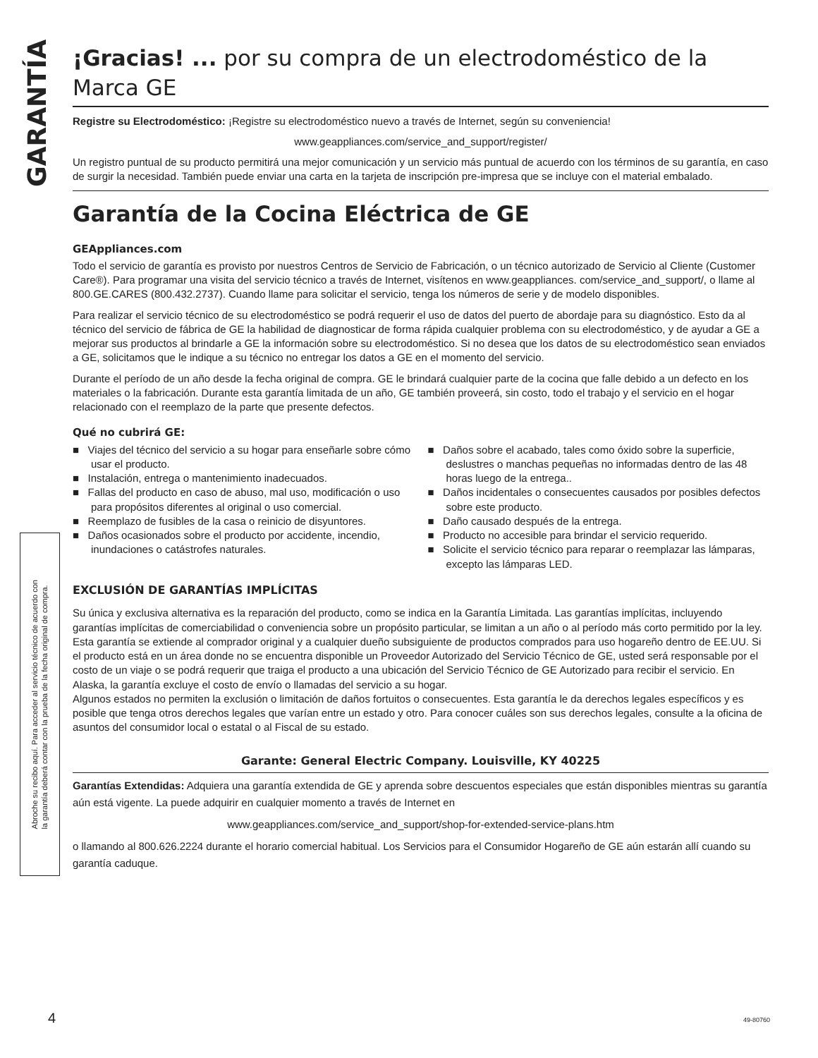GARANTÍA
Abroche su recibo aquí. Para acceder al servicio técnico de acuerdo con
la garantía deberá contar con la prueba de la fecha original de compra.
¡Gracias! ... por su compra de un electrodoméstico de la Marca GE
Registre su Electrodoméstico: ¡Registre su electrodoméstico nuevo a través de Internet, según su conveniencia!
www.geappliances.com/service_and_support/register/
Un registro puntual de su producto permitirá una mejor comunicación y un servicio más puntual de acuerdo con los términos de su garantía, en caso de surgir la necesidad. También puede enviar una carta en la tarjeta de inscripción pre-impresa que se incluye con el material embalado.
Garantía de la Cocina Eléctrica de GE
GEAppliances.com
Todo el servicio de garantía es provisto por nuestros Centros de Servicio de Fabricación, o un técnico autorizado de Servicio al Cliente (Customer Care®). Para programar una visita del servicio técnico a través de Internet, visítenos en www.geappliances. com/service_and_support/, o llame al 800.GE.CARES (800.432.2737). Cuando llame para solicitar el servicio, tenga los números de serie y de modelo disponibles.
Para realizar el servicio técnico de su electrodoméstico se podrá requerir el uso de datos del puerto de abordaje para su diagnóstico. Esto da al técnico del servicio de fábrica de GE la habilidad de diagnosticar de forma rápida cualquier problema con su electrodoméstico, y de ayudar a GE a mejorar sus productos al brindarle a GE la información sobre su electrodoméstico. Si no desea que los datos de su electrodoméstico sean enviados a GE, solicitamos que le indique a su técnico no entregar los datos a GE en el momento del servicio.
Durante el período de un año desde la fecha original de compra. GE le brindará cualquier parte de la cocina que falle debido a un defecto en los materiales o la fabricación. Durante esta garantía limitada de un año, GE también proveerá, sin costo, todo el trabajo y el servicio en el hogar relacionado con el reemplazo de la parte que presente defectos.
Qué no cubrirá GE:
■ Viajes del técnico del servicio a su hogar para enseñarle sobre cómo usar el producto.
■ Instalación, entrega o mantenimiento inadecuados.
■ Fallas del producto en caso de abuso, mal uso, modificación o uso para propósitos diferentes al original o uso comercial.
■ Reemplazo de fusibles de la casa o reinicio de disyuntores.
■ Daños ocasionados sobre el producto por accidente, incendio, inundaciones o catástrofes naturales.
■ Daños sobre el acabado, tales como óxido sobre la superficie, deslustres o manchas pequeñas no informadas dentro de las 48 horas luego de la entrega..
■ Daños incidentales o consecuentes causados por posibles defectos sobre este producto.
■ Daño causado después de la entrega.
■ Producto no accesible para brindar el servicio requerido.
■ Solicite el servicio técnico para reparar o reemplazar las lámparas, excepto las lámparas LED.
EXCLUSIÓN DE GARANTÍAS IMPLÍCITAS
Su única y exclusiva alternativa es la reparación del producto, como se indica en la Garantía Limitada. Las garantías implícitas, incluyendo garantías implícitas de comerciabilidad o conveniencia sobre un propósito particular, se limitan a un año o al período más corto permitido por la ley.
Esta garantía se extiende al comprador original y a cualquier dueño subsiguiente de productos comprados para uso hogareño dentro de EE.UU. Si el producto está en un área donde no se encuentra disponible un Proveedor Autorizado del Servicio Técnico de GE, usted será responsable por el costo de un viaje o se podrá requerir que traiga el producto a una ubicación del Servicio Técnico de GE Autorizado para recibir el servicio. En Alaska, la garantía excluye el costo de envío o llamadas del servicio a su hogar.
Algunos estados no permiten la exclusión o limitación de daños fortuitos o consecuentes. Esta garantía le da derechos legales específicos y es posible que tenga otros derechos legales que varían entre un estado y otro. Para conocer cuáles son sus derechos legales, consulte a la oficina de asuntos del consumidor local o estatal o al Fiscal de su estado.
Garante: General Electric Company. Louisville, KY 40225
Garantías Extendidas: Adquiera una garantía extendida de GE y aprenda sobre descuentos especiales que están disponibles mientras su garantía aún está vigente. La puede adquirir en cualquier momento a través de Internet en
www.geappliances.com/service_and_support/shop-for-extended-service-plans.htm
o llamando al 800.626.2224 durante el horario comercial habitual. Los Servicios para el Consumidor Hogareño de GE aún estarán allí cuando su garantía caduque.
4 49-80760